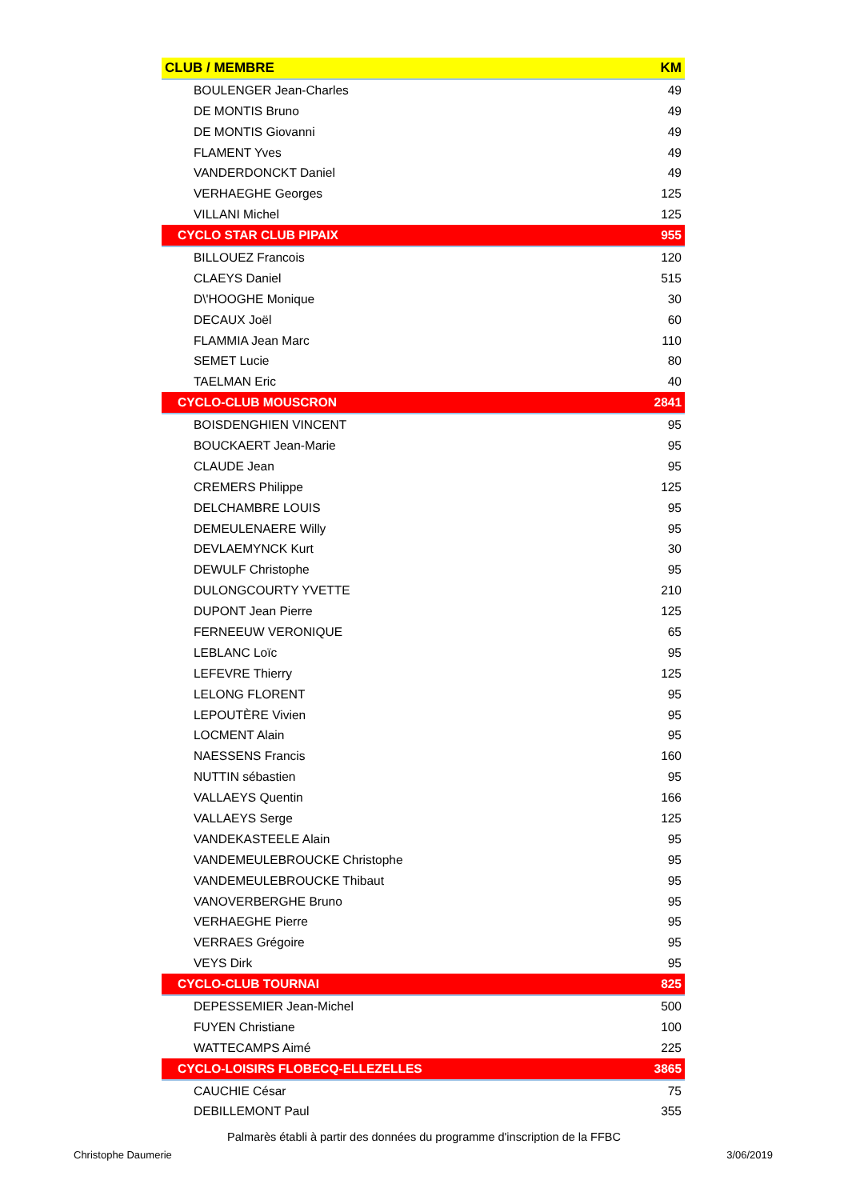| CLUB / MEMBRE | KM |
| --- | --- |
| BOULENGER Jean-Charles | 49 |
| DE MONTIS Bruno | 49 |
| DE MONTIS Giovanni | 49 |
| FLAMENT Yves | 49 |
| VANDERDONCKT Daniel | 49 |
| VERHAEGHE Georges | 125 |
| VILLANI Michel | 125 |
| CYCLO STAR CLUB PIPAIX | 955 |
| BILLOUEZ Francois | 120 |
| CLAEYS Daniel | 515 |
| D\'HOOGHE Monique | 30 |
| DECAUX Joël | 60 |
| FLAMMIA Jean Marc | 110 |
| SEMET Lucie | 80 |
| TAELMAN Eric | 40 |
| CYCLO-CLUB MOUSCRON | 2841 |
| BOISDENGHIEN VINCENT | 95 |
| BOUCKAERT Jean-Marie | 95 |
| CLAUDE Jean | 95 |
| CREMERS Philippe | 125 |
| DELCHAMBRE LOUIS | 95 |
| DEMEULENAERE Willy | 95 |
| DEVLAEMYNCK Kurt | 30 |
| DEWULF Christophe | 95 |
| DULONGCOURTY YVETTE | 210 |
| DUPONT Jean Pierre | 125 |
| FERNEEUW VERONIQUE | 65 |
| LEBLANC Loïc | 95 |
| LEFEVRE Thierry | 125 |
| LELONG FLORENT | 95 |
| LEPOUTÈRE Vivien | 95 |
| LOCMENT Alain | 95 |
| NAESSENS Francis | 160 |
| NUTTIN sébastien | 95 |
| VALLAEYS Quentin | 166 |
| VALLAEYS Serge | 125 |
| VANDEKASTEELE Alain | 95 |
| VANDEMEULEBROUCKE Christophe | 95 |
| VANDEMEULEBROUCKE Thibaut | 95 |
| VANOVERBERGHE Bruno | 95 |
| VERHAEGHE Pierre | 95 |
| VERRAES Grégoire | 95 |
| VEYS Dirk | 95 |
| CYCLO-CLUB TOURNAI | 825 |
| DEPESSEMIER Jean-Michel | 500 |
| FUYEN Christiane | 100 |
| WATTECAMPS Aimé | 225 |
| CYCLO-LOISIRS FLOBECQ-ELLEZELLES | 3865 |
| CAUCHIE César | 75 |
| DEBILLEMONT Paul | 355 |
Palmarès établi à partir des données du programme d'inscription de la FFBC
Christophe Daumerie 3/06/2019